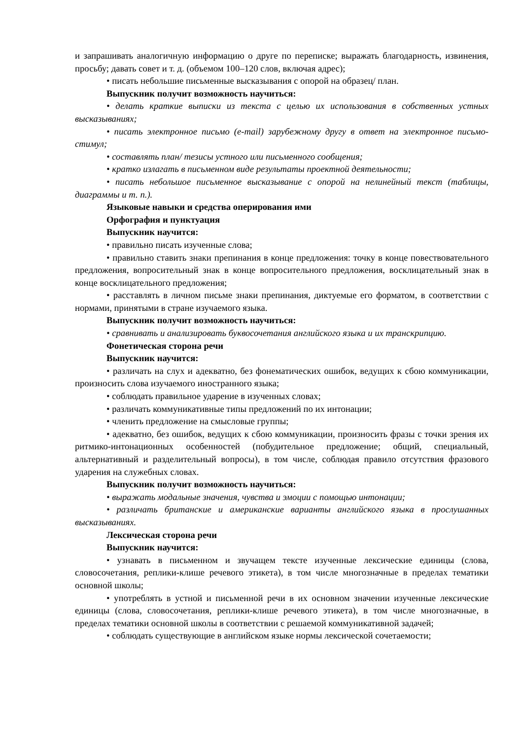и запрашивать аналогичную информацию о друге по переписке; выражать благодарность, извинения, просьбу; давать совет и т. д. (объемом 100–120 слов, включая адрес);
• писать небольшие письменные высказывания с опорой на образец/ план.
Выпускник получит возможность научиться:
• делать краткие выписки из текста с целью их использования в собственных устных высказываниях;
• писать электронное письмо (e-mail) зарубежному другу в ответ на электронное письмо-стимул;
• составлять план/ тезисы устного или письменного сообщения;
• кратко излагать в письменном виде результаты проектной деятельности;
• писать небольшое письменное высказывание с опорой на нелинейный текст (таблицы, диаграммы и т. п.).
Языковые навыки и средства оперирования ими
Орфография и пунктуация
Выпускник научится:
• правильно писать изученные слова;
• правильно ставить знаки препинания в конце предложения: точку в конце повествовательного предложения, вопросительный знак в конце вопросительного предложения, восклицательный знак в конце восклицательного предложения;
• расставлять в личном письме знаки препинания, диктуемые его форматом, в соответствии с нормами, принятыми в стране изучаемого языка.
Выпускник получит возможность научиться:
• сравнивать и анализировать буквосочетания английского языка и их транскрипцию.
Фонетическая сторона речи
Выпускник научится:
• различать на слух и адекватно, без фонематических ошибок, ведущих к сбою коммуникации, произносить слова изучаемого иностранного языка;
• соблюдать правильное ударение в изученных словах;
• различать коммуникативные типы предложений по их интонации;
• членить предложение на смысловые группы;
• адекватно, без ошибок, ведущих к сбою коммуникации, произносить фразы с точки зрения их ритмико-интонационных особенностей (побудительное предложение; общий, специальный, альтернативный и разделительный вопросы), в том числе, соблюдая правило отсутствия фразового ударения на служебных словах.
Выпускник получит возможность научиться:
• выражать модальные значения, чувства и эмоции с помощью интонации;
• различать британские и американские варианты английского языка в прослушанных высказываниях.
Лексическая сторона речи
Выпускник научится:
• узнавать в письменном и звучащем тексте изученные лексические единицы (слова, словосочетания, реплики-клише речевого этикета), в том числе многозначные в пределах тематики основной школы;
• употреблять в устной и письменной речи в их основном значении изученные лексические единицы (слова, словосочетания, реплики-клише речевого этикета), в том числе многозначные, в пределах тематики основной школы в соответствии с решаемой коммуникативной задачей;
• соблюдать существующие в английском языке нормы лексической сочетаемости;